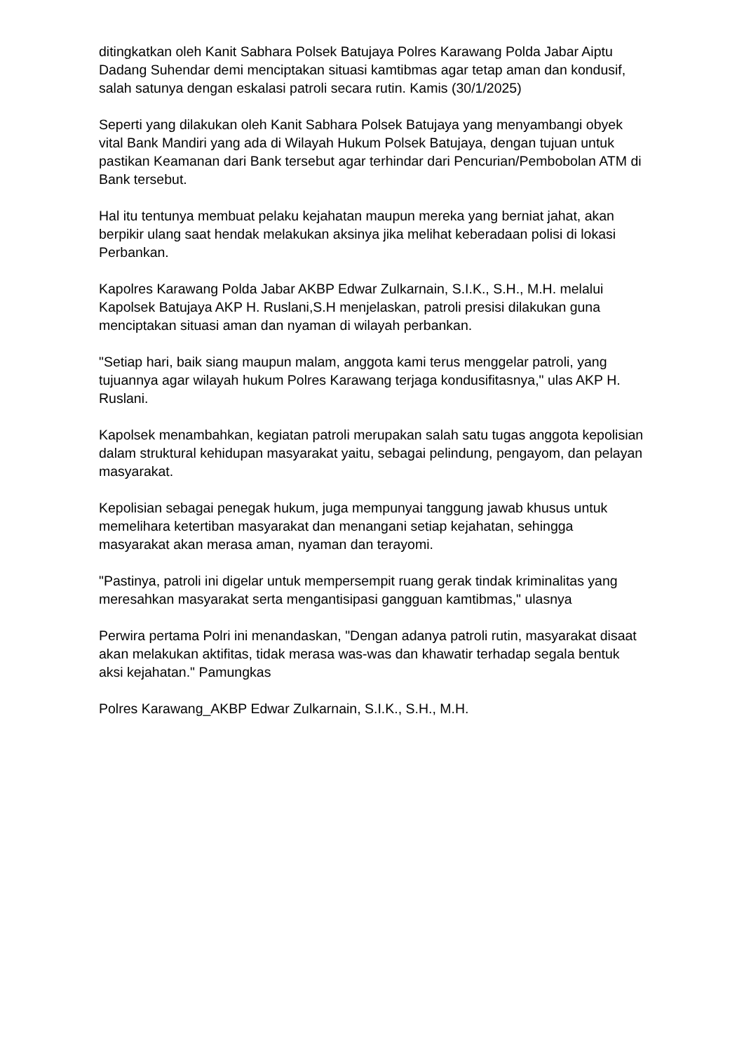ditingkatkan oleh Kanit Sabhara Polsek Batujaya Polres Karawang Polda Jabar Aiptu Dadang Suhendar demi menciptakan situasi kamtibmas agar tetap aman dan kondusif, salah satunya dengan eskalasi patroli secara rutin. Kamis (30/1/2025)
Seperti yang dilakukan oleh Kanit Sabhara Polsek Batujaya yang menyambangi obyek vital Bank Mandiri yang ada di Wilayah Hukum Polsek Batujaya, dengan tujuan untuk pastikan Keamanan dari Bank tersebut agar terhindar dari Pencurian/Pembobolan ATM di Bank tersebut.
Hal itu tentunya membuat pelaku kejahatan maupun mereka yang berniat jahat, akan berpikir ulang saat hendak melakukan aksinya jika melihat keberadaan polisi di lokasi Perbankan.
Kapolres Karawang Polda Jabar AKBP Edwar Zulkarnain, S.I.K., S.H., M.H. melalui Kapolsek Batujaya AKP H. Ruslani,S.H menjelaskan, patroli presisi dilakukan guna menciptakan situasi aman dan nyaman di wilayah perbankan.
"Setiap hari, baik siang maupun malam, anggota kami terus menggelar patroli, yang tujuannya agar wilayah hukum Polres Karawang terjaga kondusifitasnya," ulas AKP H. Ruslani.
Kapolsek menambahkan, kegiatan patroli merupakan salah satu tugas anggota kepolisian dalam struktural kehidupan masyarakat yaitu, sebagai pelindung, pengayom, dan pelayan masyarakat.
Kepolisian sebagai penegak hukum, juga mempunyai tanggung jawab khusus untuk memelihara ketertiban masyarakat dan menangani setiap kejahatan, sehingga masyarakat akan merasa aman, nyaman dan terayomi.
"Pastinya, patroli ini digelar untuk mempersempit ruang gerak tindak kriminalitas yang meresahkan masyarakat serta mengantisipasi gangguan kamtibmas," ulasnya
Perwira pertama Polri ini menandaskan, "Dengan adanya patroli rutin, masyarakat disaat akan melakukan aktifitas, tidak merasa was-was dan khawatir terhadap segala bentuk aksi kejahatan." Pamungkas
Polres Karawang_AKBP Edwar Zulkarnain, S.I.K., S.H., M.H.